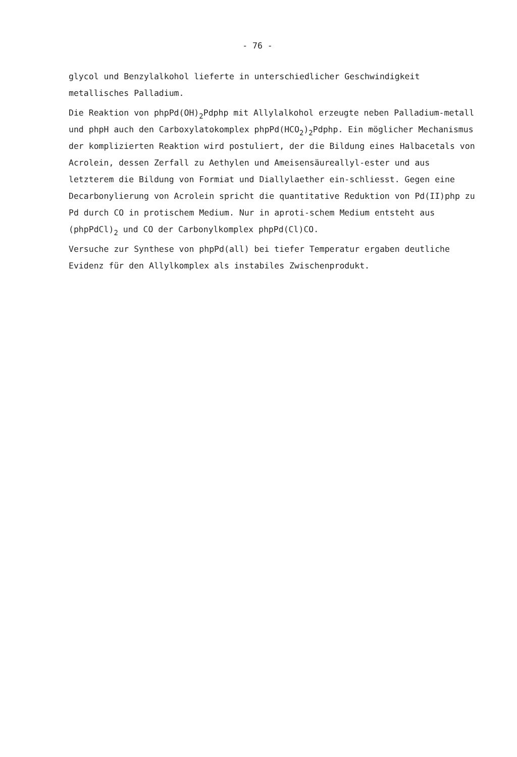- 76 -
glycol und Benzylalkohol lieferte in unterschiedlicher Geschwindigkeit metallisches Palladium.
Die Reaktion von phpPd(OH)<sub>2</sub>Pdphp mit Allylalkohol erzeugte neben Palladium-metall und phpH auch den Carboxylatokomplex phpPd(HCO<sub>2</sub>)<sub>2</sub>Pdphp. Ein möglicher Mechanismus der komplizierten Reaktion wird postuliert, der die Bildung eines Halbacetals von Acrolein, dessen Zerfall zu Aethylen und Ameisensäureallyl-ester und aus letzterem die Bildung von Formiat und Diallylaether ein-schliesst. Gegen eine Decarbonylierung von Acrolein spricht die quantitative Reduktion von Pd(II)php zu Pd durch CO in protischem Medium. Nur in aproti-schem Medium entsteht aus (phpPdCl)<sub>2</sub> und CO der Carbonylkomplex phpPd(Cl)CO.
Versuche zur Synthese von phpPd(all) bei tiefer Temperatur ergaben deutliche Evidenz für den Allylkomplex als instabiles Zwischenprodukt.